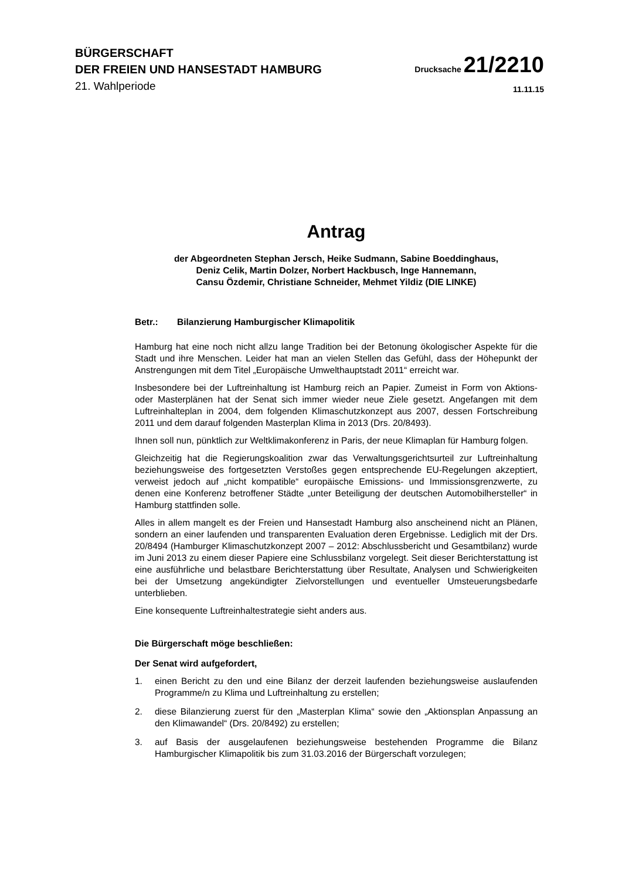BÜRGERSCHAFT
DER FREIEN UND HANSESTADT HAMBURG
Drucksache 21/2210
21. Wahlperiode
11.11.15
Antrag
der Abgeordneten Stephan Jersch, Heike Sudmann, Sabine Boeddinghaus,
Deniz Celik, Martin Dolzer, Norbert Hackbusch, Inge Hannemann,
Cansu Özdemir, Christiane Schneider, Mehmet Yildiz (DIE LINKE)
Betr.: Bilanzierung Hamburgischer Klimapolitik
Hamburg hat eine noch nicht allzu lange Tradition bei der Betonung ökologischer Aspekte für die Stadt und ihre Menschen. Leider hat man an vielen Stellen das Gefühl, dass der Höhepunkt der Anstrengungen mit dem Titel „Europäische Umwelthauptstadt 2011“ erreicht war.
Insbesondere bei der Luftreinhaltung ist Hamburg reich an Papier. Zumeist in Form von Aktions- oder Masterplänen hat der Senat sich immer wieder neue Ziele gesetzt. Angefangen mit dem Luftreinhalteplan in 2004, dem folgenden Klimaschutzkonzept aus 2007, dessen Fortschreibung 2011 und dem darauf folgenden Masterplan Klima in 2013 (Drs. 20/8493).
Ihnen soll nun, pünktlich zur Weltklimakonferenz in Paris, der neue Klimaplan für Hamburg folgen.
Gleichzeitig hat die Regierungskoalition zwar das Verwaltungsgerichtsurteil zur Luftreinhaltung beziehungsweise des fortgesetzten Verstoßes gegen entsprechende EU-Regelungen akzeptiert, verweist jedoch auf „nicht kompatible“ europäische Emissions- und Immissionsgrenzwerte, zu denen eine Konferenz betroffener Städte „unter Beteiligung der deutschen Automobilhersteller“ in Hamburg stattfinden solle.
Alles in allem mangelt es der Freien und Hansestadt Hamburg also anscheinend nicht an Plänen, sondern an einer laufenden und transparenten Evaluation deren Ergebnisse. Lediglich mit der Drs. 20/8494 (Hamburger Klimaschutzkonzept 2007 – 2012: Abschlussbericht und Gesamtbilanz) wurde im Juni 2013 zu einem dieser Papiere eine Schlussbilanz vorgelegt. Seit dieser Berichterstattung ist eine ausführliche und belastbare Berichterstattung über Resultate, Analysen und Schwierigkeiten bei der Umsetzung angekündigter Zielvorstellungen und eventueller Umsteuerungsbedarfe unterblieben.
Eine konsequente Luftreinhaltestrategie sieht anders aus.
Die Bürgerschaft möge beschließen:
Der Senat wird aufgefordert,
1. einen Bericht zu den und eine Bilanz der derzeit laufenden beziehungsweise auslaufenden Programme/n zu Klima und Luftreinhaltung zu erstellen;
2. diese Bilanzierung zuerst für den „Masterplan Klima“ sowie den „Aktionsplan Anpassung an den Klimawandel“ (Drs. 20/8492) zu erstellen;
3. auf Basis der ausgelaufenen beziehungsweise bestehenden Programme die Bilanz Hamburgischer Klimapolitik bis zum 31.03.2016 der Bürgerschaft vorzulegen;